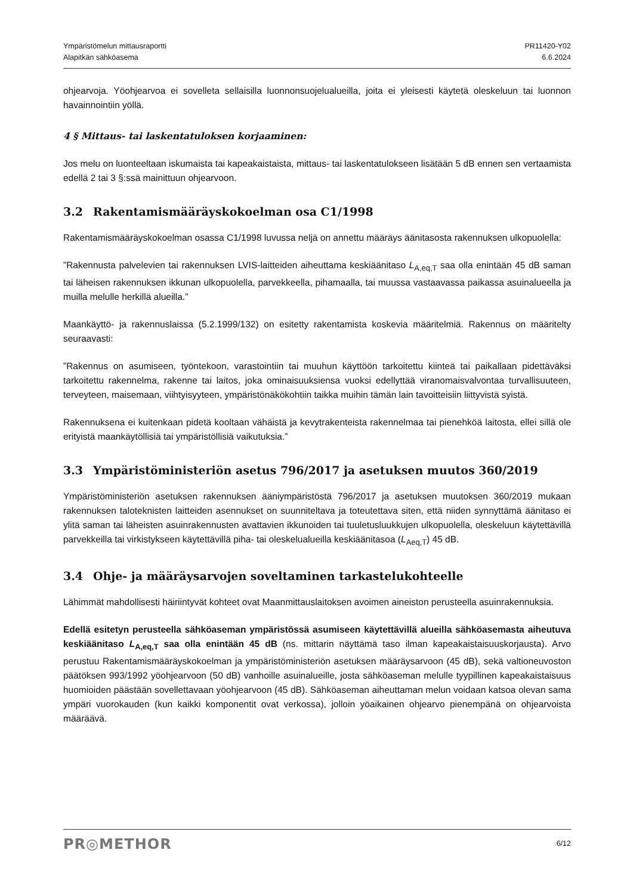Ympäristömelun mittausraportti
Alapitkän sähköasema
PR11420-Y02
6.6.2024
ohjearvoja. Yöohjearvoa ei sovelleta sellaisilla luonnonsuojelualueilla, joita ei yleisesti käytetä oleskeluun tai luonnon havainnointiin yöllä.
4 § Mittaus- tai laskentatuloksen korjaaminen:
Jos melu on luonteeltaan iskumaista tai kapeakaistaista, mittaus- tai laskentatulokseen lisätään 5 dB ennen sen vertaamista edellä 2 tai 3 §:ssä mainittuun ohjearvoon.
3.2 Rakentamismääräyskokoelman osa C1/1998
Rakentamismääräyskokoelman osassa C1/1998 luvussa neljä on annettu määräys äänitasosta rakennuksen ulkopuolella:
”Rakennusta palvelevien tai rakennuksen LVIS-laitteiden aiheuttama keskiäänitaso L<sub>A,eq,T</sub> saa olla enintään 45 dB saman tai läheisen rakennuksen ikkunan ulkopuolella, parvekkeella, pihamaalla, tai muussa vastaavassa paikassa asuinalueella ja muilla melulle herkillä alueilla.”
Maankäyttö- ja rakennuslaissa (5.2.1999/132) on esitetty rakentamista koskevia määritelmiä. Rakennus on määritelty seuraavasti:
”Rakennus on asumiseen, työntekoon, varastointiin tai muuhun käyttöön tarkoitettu kiinteä tai paikallaan pidettäväksi tarkoitettu rakennelma, rakenne tai laitos, joka ominaisuuksiensa vuoksi edellyttää viranomaisvalvontaa turvallisuuteen, terveyteen, maisemaan, viihtyisyyteen, ympäristönäkökohtiin taikka muihin tämän lain tavoitteisiin liittyvistä syistä.
Rakennuksena ei kuitenkaan pidetä kooltaan vähäistä ja kevytrakenteista rakennelmaa tai pienehköä laitosta, ellei sillä ole erityistä maankäytöllisiä tai ympäristöllisiä vaikutuksia.”
3.3 Ympäristöministeriön asetus 796/2017 ja asetuksen muutos 360/2019
Ympäristöministeriön asetuksen rakennuksen ääniympäristöstä 796/2017 ja asetuksen muutoksen 360/2019 mukaan rakennuksen taloteknisten laitteiden asennukset on suunniteltava ja toteutettava siten, että niiden synnyttämä äänitaso ei ylitä saman tai läheisten asuinrakennusten avattavien ikkunoiden tai tuuletusluukkujen ulkopuolella, oleskeluun käytettävillä parvekkeilla tai virkistykseen käytettävillä piha- tai oleskelualueilla keskiäänitasoa (L<sub>Aeq,T</sub>) 45 dB.
3.4 Ohje- ja määräysarvojen soveltaminen tarkastelukohteelle
Lähimmät mahdollisesti häiriintyvät kohteet ovat Maanmittauslaitoksen avoimen aineiston perusteella asuinrakennuksia.
Edellä esitetyn perusteella sähköaseman ympäristössä asumiseen käytettävillä alueilla sähköasemasta aiheutuva keskiäänitaso L<sub>A,eq,T</sub> saa olla enintään 45 dB (ns. mittarin näyttämä taso ilman kapeakaistaisuuskorjausta). Arvo perustuu Rakentamismääräyskokoelman ja ympäristöministeriön asetuksen määräysarvoon (45 dB), sekä valtioneuvoston päätöksen 993/1992 yöohjearvoon (50 dB) vanhoille asuinalueille, josta sähköaseman melulle tyypillinen kapeakaistaisuus huomioiden päästään sovellettavaan yöohjearvoon (45 dB). Sähköaseman aiheuttaman melun voidaan katsoa olevan sama ympäri vuorokauden (kun kaikki komponentit ovat verkossa), jolloin yöaikainen ohjearvo pienempänä on ohjearvoista määräävä.
PR◎METHOR
6/12